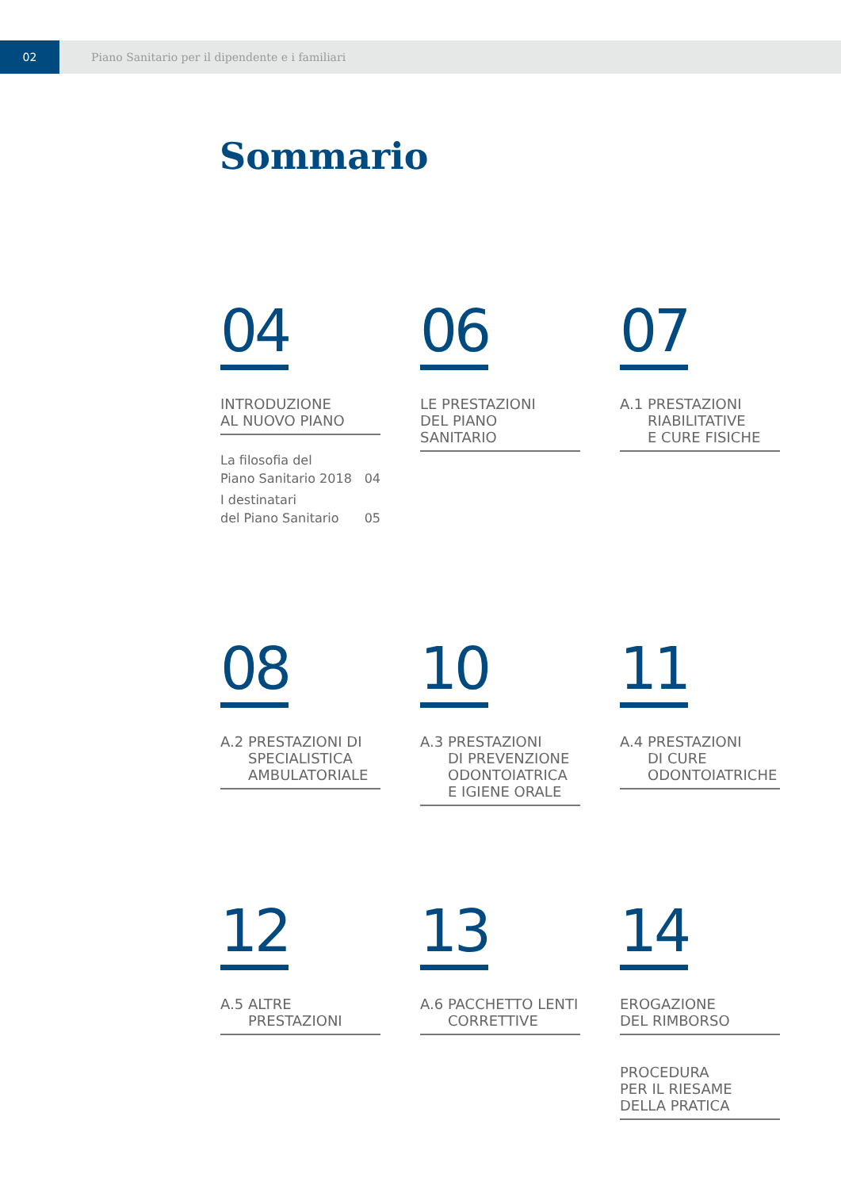02
Piano Sanitario per il dipendente e i familiari
Sommario
04
INTRODUZIONE
AL NUOVO PIANO
La filosofia del
Piano Sanitario 2018 04
I destinatari
del Piano Sanitario 05
06
LE PRESTAZIONI
DEL PIANO
SANITARIO
07
A.1 PRESTAZIONI
RIABILITATIVE
E CURE FISICHE
08
A.2 PRESTAZIONI DI
SPECIALISTICA
AMBULATORIALE
10
A.3 PRESTAZIONI
DI PREVENZIONE
ODONTOIATRICA
E IGIENE ORALE
11
A.4 PRESTAZIONI
DI CURE
ODONTOIATRICHE
12
A.5 ALTRE
PRESTAZIONI
13
A.6 PACCHETTO LENTI
CORRETTIVE
14
EROGAZIONE
DEL RIMBORSO
PROCEDURA
PER IL RIESAME
DELLA PRATICA